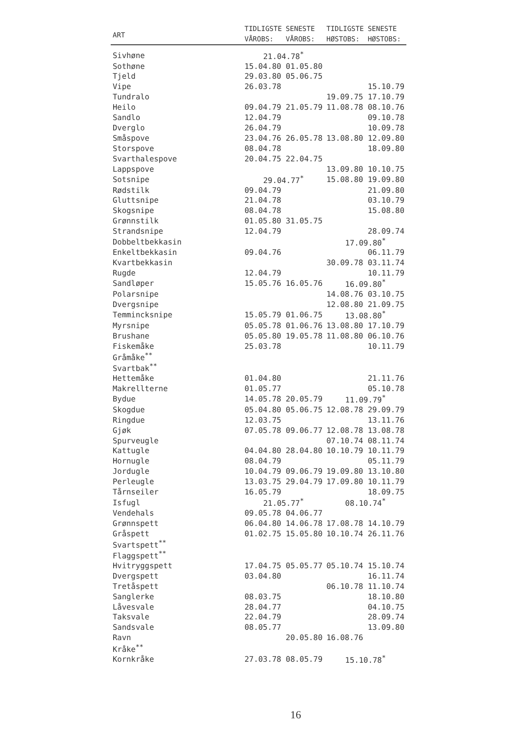| ART | TIDLIGSTE VÅROBS: | SENESTE VÅROBS: | TIDLIGSTE HØSTOBS: | SENESTE HØSTOBS: |
| --- | --- | --- | --- | --- |
| Sivhøne | 21.04.78<sup>*</sup> | | | |
| Sothøne | 15.04.80 | 01.05.80 | | |
| Tjeld | 29.03.80 | 05.06.75 | | |
| Vipe | 26.03.78 | | | 15.10.79 |
| Tundralo | | | 19.09.75 | 17.10.79 |
| Heilo | 09.04.79 | 21.05.79 | 11.08.78 | 08.10.76 |
| Sandlo | 12.04.79 | | | 09.10.78 |
| Dverglo | 26.04.79 | | | 10.09.78 |
| Småspove | 23.04.76 | 26.05.78 | 13.08.80 | 12.09.80 |
| Storspove | 08.04.78 | | | 18.09.80 |
| Svarthalespove | 20.04.75 | 22.04.75 | | |
| Lappspove | | | 13.09.80 | 10.10.75 |
| Sotsnipe | 29.04.77<sup>*</sup> | | 15.08.80 | 19.09.80 |
| Rødstilk | 09.04.79 | | | 21.09.80 |
| Gluttsnipe | 21.04.78 | | | 03.10.79 |
| Skogsnipe | 08.04.78 | | | 15.08.80 |
| Grønnstilk | 01.05.80 | 31.05.75 | | |
| Strandsnipe | 12.04.79 | | | 28.09.74 |
| Dobbeltbekkasin | | | 17.09.80<sup>*</sup> | |
| Enkeltbekkasin | 09.04.76 | | | 06.11.79 |
| Kvartbekkasin | | | 30.09.78 | 03.11.74 |
| Rugde | 12.04.79 | | | 10.11.79 |
| Sandløper | 15.05.76 | 16.05.76 | 16.09.80<sup>*</sup> | |
| Polarsnipe | | | 14.08.76 | 03.10.75 |
| Dvergsnipe | | | 12.08.80 | 21.09.75 |
| Temmincksnipe | 15.05.79 | 01.06.75 | 13.08.80<sup>*</sup> | |
| Myrsnipe | 05.05.78 | 01.06.76 | 13.08.80 | 17.10.79 |
| Brushane | 05.05.80 | 19.05.78 | 11.08.80 | 06.10.76 |
| Fiskemåke | 25.03.78 | | | 10.11.79 |
| Gråmåke<sup>**</sup> | | | | |
| Svartbak<sup>**</sup> | | | | |
| Hettemåke | 01.04.80 | | | 21.11.76 |
| Makrellterne | 01.05.77 | | | 05.10.78 |
| Bydue | 14.05.78 | 20.05.79 | 11.09.79<sup>*</sup> | |
| Skogdue | 05.04.80 | 05.06.75 | 12.08.78 | 29.09.79 |
| Ringdue | 12.03.75 | | | 13.11.76 |
| Gjøk | 07.05.78 | 09.06.77 | 12.08.78 | 13.08.78 |
| Spurveugle | | | 07.10.74 | 08.11.74 |
| Kattugle | 04.04.80 | 28.04.80 | 10.10.79 | 10.11.79 |
| Hornugle | 08.04.79 | | | 05.11.79 |
| Jordugle | 10.04.79 | 09.06.79 | 19.09.80 | 13.10.80 |
| Perleugle | 13.03.75 | 29.04.79 | 17.09.80 | 10.11.79 |
| Tårnseiler | 16.05.79 | | | 18.09.75 |
| Isfugl | 21.05.77<sup>*</sup> | | 08.10.74<sup>*</sup> | |
| Vendehals | 09.05.78 | 04.06.77 | | |
| Grønnspett | 06.04.80 | 14.06.78 | 17.08.78 | 14.10.79 |
| Gråspett | 01.02.75 | 15.05.80 | 10.10.74 | 26.11.76 |
| Svartspett<sup>**</sup> | | | | |
| Flaggspett<sup>**</sup> | | | | |
| Hvitryggspett | 17.04.75 | 05.05.77 | 05.10.74 | 15.10.74 |
| Dvergspett | 03.04.80 | | | 16.11.74 |
| Tretåspett | | | 06.10.78 | 11.10.74 |
| Sanglerke | 08.03.75 | | | 18.10.80 |
| Låvesvale | 28.04.77 | | | 04.10.75 |
| Taksvale | 22.04.79 | | | 28.09.74 |
| Sandsvale | 08.05.77 | | | 13.09.80 |
| Ravn | | 20.05.80 | 16.08.76 | |
| Kråke<sup>**</sup> | | | | |
| Kornkråke | 27.03.78 | 08.05.79 | 15.10.78<sup>*</sup> | |
16